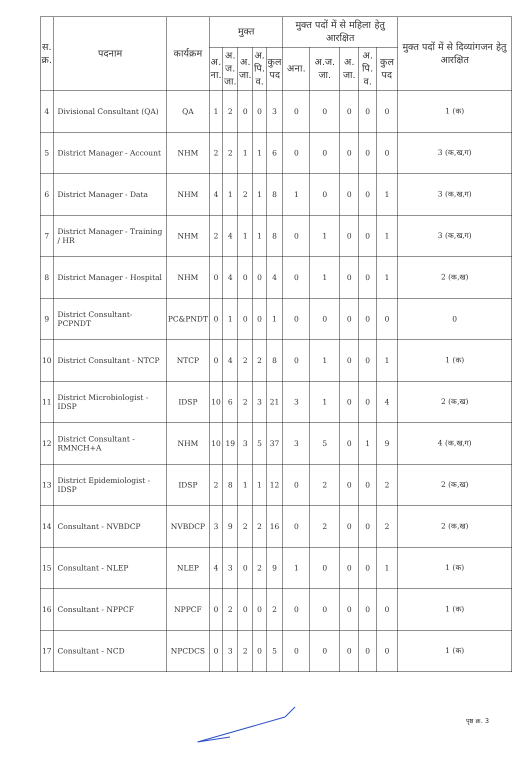| स. क्र. | पदनाम | कार्यक्रम | मुक्त | | | | | मुक्त पदों में से महिला हेतु आरक्षित | | | | | मुक्त पदों में से दिव्यांगजन हेतु आरक्षित |
| --- | --- | --- | --- | --- | --- | --- | --- | --- | --- | --- | --- | --- | --- |
| | | | अ. ना. | अ. ज. जा. | अ. जा. | अ. पि. व. | कुल पद | अना. | अ.ज. जा. | अ. जा. | अ. पि. व. | कुल पद | |
| 4 | Divisional Consultant (QA) | QA | 1 | 2 | 0 | 0 | 3 | 0 | 0 | 0 | 0 | 0 | 1 (क) |
| 5 | District Manager - Account | NHM | 2 | 2 | 1 | 1 | 6 | 0 | 0 | 0 | 0 | 0 | 3 (क,ख,ग) |
| 6 | District Manager - Data | NHM | 4 | 1 | 2 | 1 | 8 | 1 | 0 | 0 | 0 | 1 | 3 (क,ख,ग) |
| 7 | District Manager - Training / HR | NHM | 2 | 4 | 1 | 1 | 8 | 0 | 1 | 0 | 0 | 1 | 3 (क,ख,ग) |
| 8 | District Manager - Hospital | NHM | 0 | 4 | 0 | 0 | 4 | 0 | 1 | 0 | 0 | 1 | 2 (क,ख) |
| 9 | District Consultant- PCPNDT | PC&PNDT | 0 | 1 | 0 | 0 | 1 | 0 | 0 | 0 | 0 | 0 | 0 |
| 10 | District Consultant - NTCP | NTCP | 0 | 4 | 2 | 2 | 8 | 0 | 1 | 0 | 0 | 1 | 1 (क) |
| 11 | District Microbiologist - IDSP | IDSP | 10 | 6 | 2 | 3 | 21 | 3 | 1 | 0 | 0 | 4 | 2 (क,ख) |
| 12 | District Consultant - RMNCH+A | NHM | 10 | 19 | 3 | 5 | 37 | 3 | 5 | 0 | 1 | 9 | 4 (क,ख,ग) |
| 13 | District Epidemiologist - IDSP | IDSP | 2 | 8 | 1 | 1 | 12 | 0 | 2 | 0 | 0 | 2 | 2 (क,ख) |
| 14 | Consultant - NVBDCP | NVBDCP | 3 | 9 | 2 | 2 | 16 | 0 | 2 | 0 | 0 | 2 | 2 (क,ख) |
| 15 | Consultant - NLEP | NLEP | 4 | 3 | 0 | 2 | 9 | 1 | 0 | 0 | 0 | 1 | 1 (क) |
| 16 | Consultant - NPPCF | NPPCF | 0 | 2 | 0 | 0 | 2 | 0 | 0 | 0 | 0 | 0 | 1 (क) |
| 17 | Consultant - NCD | NPCDCS | 0 | 3 | 2 | 0 | 5 | 0 | 0 | 0 | 0 | 0 | 1 (क) |
पृष्ठ क्र. 3